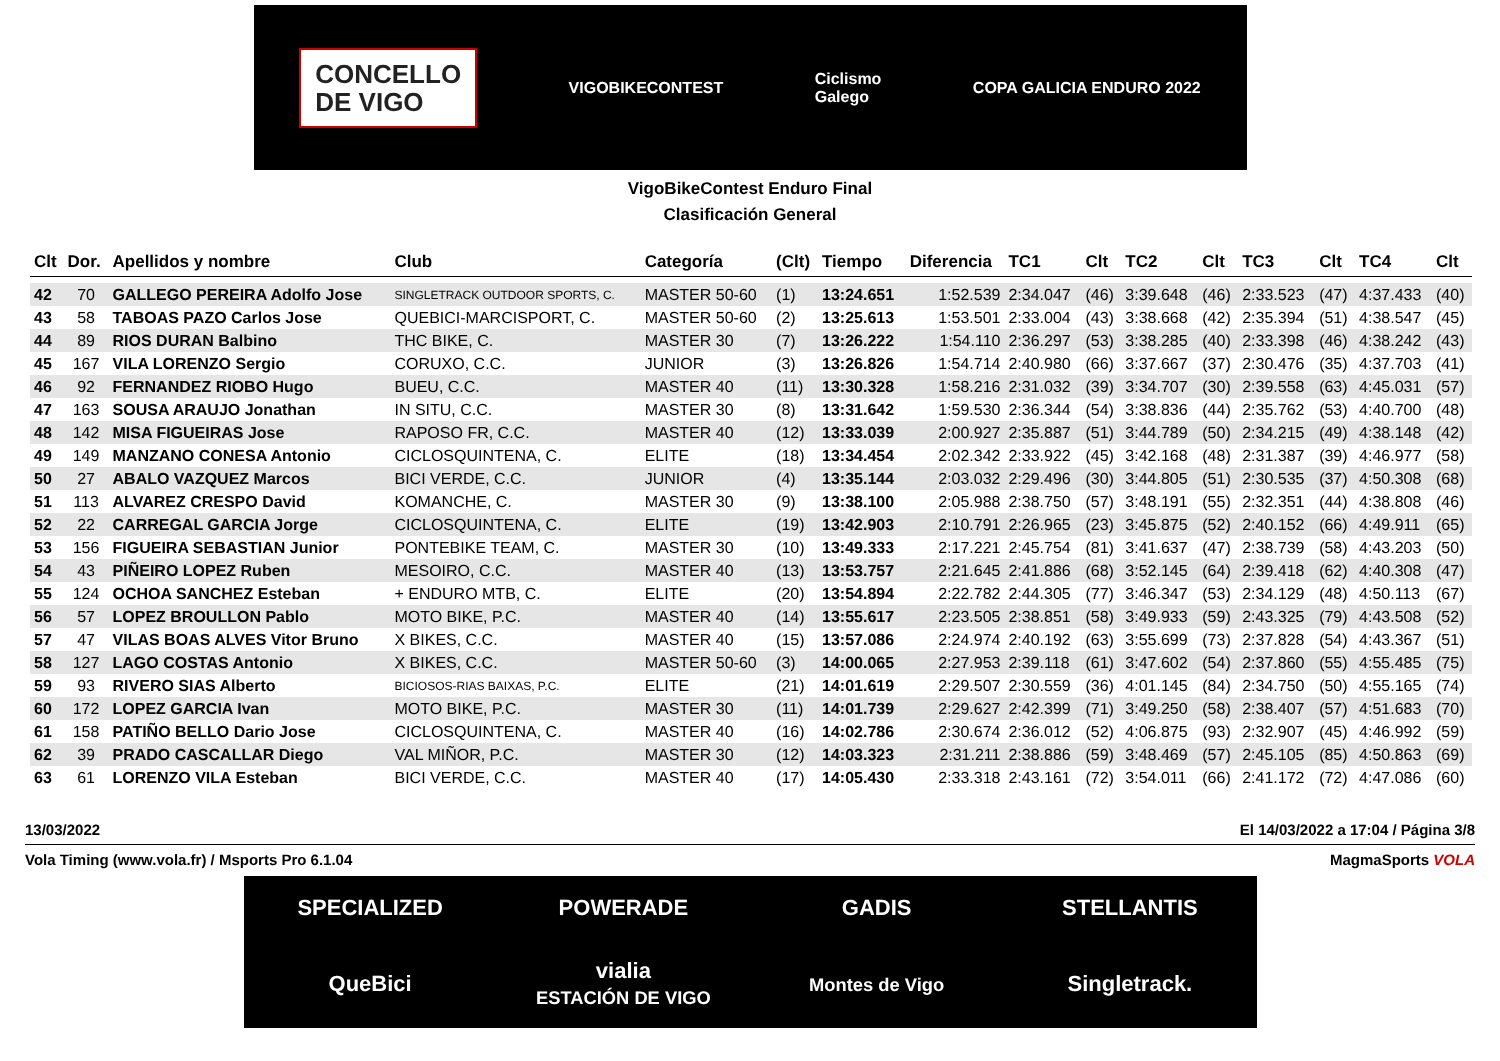CONCELLO
DE VIGO
VIGOBIKECONTEST
Ciclismo
Galego
COPA GALICIA ENDURO 2022
VigoBikeContest Enduro Final
Clasificación General
| Clt | Dor. | Apellidos y nombre | Club | Categoría | (Clt) | Tiempo | Diferencia | TC1 | Clt | TC2 | Clt | TC3 | Clt | TC4 | Clt |
| --- | --- | --- | --- | --- | --- | --- | --- | --- | --- | --- | --- | --- | --- | --- | --- |
| 42 | 70 | GALLEGO PEREIRA Adolfo Jose | SINGLETRACK OUTDOOR SPORTS, C. | MASTER 50-60 | (1) | 13:24.651 | 1:52.539 | 2:34.047 | (46) | 3:39.648 | (46) | 2:33.523 | (47) | 4:37.433 | (40) |
| 43 | 58 | TABOAS PAZO Carlos Jose | QUEBICI-MARCISPORT, C. | MASTER 50-60 | (2) | 13:25.613 | 1:53.501 | 2:33.004 | (43) | 3:38.668 | (42) | 2:35.394 | (51) | 4:38.547 | (45) |
| 44 | 89 | RIOS DURAN Balbino | THC BIKE, C. | MASTER 30 | (7) | 13:26.222 | 1:54.110 | 2:36.297 | (53) | 3:38.285 | (40) | 2:33.398 | (46) | 4:38.242 | (43) |
| 45 | 167 | VILA LORENZO Sergio | CORUXO, C.C. | JUNIOR | (3) | 13:26.826 | 1:54.714 | 2:40.980 | (66) | 3:37.667 | (37) | 2:30.476 | (35) | 4:37.703 | (41) |
| 46 | 92 | FERNANDEZ RIOBO Hugo | BUEU, C.C. | MASTER 40 | (11) | 13:30.328 | 1:58.216 | 2:31.032 | (39) | 3:34.707 | (30) | 2:39.558 | (63) | 4:45.031 | (57) |
| 47 | 163 | SOUSA ARAUJO Jonathan | IN SITU, C.C. | MASTER 30 | (8) | 13:31.642 | 1:59.530 | 2:36.344 | (54) | 3:38.836 | (44) | 2:35.762 | (53) | 4:40.700 | (48) |
| 48 | 142 | MISA FIGUEIRAS Jose | RAPOSO FR, C.C. | MASTER 40 | (12) | 13:33.039 | 2:00.927 | 2:35.887 | (51) | 3:44.789 | (50) | 2:34.215 | (49) | 4:38.148 | (42) |
| 49 | 149 | MANZANO CONESA Antonio | CICLOSQUINTENA, C. | ELITE | (18) | 13:34.454 | 2:02.342 | 2:33.922 | (45) | 3:42.168 | (48) | 2:31.387 | (39) | 4:46.977 | (58) |
| 50 | 27 | ABALO VAZQUEZ Marcos | BICI VERDE, C.C. | JUNIOR | (4) | 13:35.144 | 2:03.032 | 2:29.496 | (30) | 3:44.805 | (51) | 2:30.535 | (37) | 4:50.308 | (68) |
| 51 | 113 | ALVAREZ CRESPO David | KOMANCHE, C. | MASTER 30 | (9) | 13:38.100 | 2:05.988 | 2:38.750 | (57) | 3:48.191 | (55) | 2:32.351 | (44) | 4:38.808 | (46) |
| 52 | 22 | CARREGAL GARCIA Jorge | CICLOSQUINTENA, C. | ELITE | (19) | 13:42.903 | 2:10.791 | 2:26.965 | (23) | 3:45.875 | (52) | 2:40.152 | (66) | 4:49.911 | (65) |
| 53 | 156 | FIGUEIRA SEBASTIAN Junior | PONTEBIKE TEAM, C. | MASTER 30 | (10) | 13:49.333 | 2:17.221 | 2:45.754 | (81) | 3:41.637 | (47) | 2:38.739 | (58) | 4:43.203 | (50) |
| 54 | 43 | PIÑEIRO LOPEZ Ruben | MESOIRO, C.C. | MASTER 40 | (13) | 13:53.757 | 2:21.645 | 2:41.886 | (68) | 3:52.145 | (64) | 2:39.418 | (62) | 4:40.308 | (47) |
| 55 | 124 | OCHOA SANCHEZ Esteban | + ENDURO MTB, C. | ELITE | (20) | 13:54.894 | 2:22.782 | 2:44.305 | (77) | 3:46.347 | (53) | 2:34.129 | (48) | 4:50.113 | (67) |
| 56 | 57 | LOPEZ BROULLON Pablo | MOTO BIKE, P.C. | MASTER 40 | (14) | 13:55.617 | 2:23.505 | 2:38.851 | (58) | 3:49.933 | (59) | 2:43.325 | (79) | 4:43.508 | (52) |
| 57 | 47 | VILAS BOAS ALVES Vitor Bruno | X BIKES, C.C. | MASTER 40 | (15) | 13:57.086 | 2:24.974 | 2:40.192 | (63) | 3:55.699 | (73) | 2:37.828 | (54) | 4:43.367 | (51) |
| 58 | 127 | LAGO COSTAS Antonio | X BIKES, C.C. | MASTER 50-60 | (3) | 14:00.065 | 2:27.953 | 2:39.118 | (61) | 3:47.602 | (54) | 2:37.860 | (55) | 4:55.485 | (75) |
| 59 | 93 | RIVERO SIAS Alberto | BICIOSOS-RIAS BAIXAS, P.C. | ELITE | (21) | 14:01.619 | 2:29.507 | 2:30.559 | (36) | 4:01.145 | (84) | 2:34.750 | (50) | 4:55.165 | (74) |
| 60 | 172 | LOPEZ GARCIA Ivan | MOTO BIKE, P.C. | MASTER 30 | (11) | 14:01.739 | 2:29.627 | 2:42.399 | (71) | 3:49.250 | (58) | 2:38.407 | (57) | 4:51.683 | (70) |
| 61 | 158 | PATIÑO BELLO Dario Jose | CICLOSQUINTENA, C. | MASTER 40 | (16) | 14:02.786 | 2:30.674 | 2:36.012 | (52) | 4:06.875 | (93) | 2:32.907 | (45) | 4:46.992 | (59) |
| 62 | 39 | PRADO CASCALLAR Diego | VAL MIÑOR, P.C. | MASTER 30 | (12) | 14:03.323 | 2:31.211 | 2:38.886 | (59) | 3:48.469 | (57) | 2:45.105 | (85) | 4:50.863 | (69) |
| 63 | 61 | LORENZO VILA Esteban | BICI VERDE, C.C. | MASTER 40 | (17) | 14:05.430 | 2:33.318 | 2:43.161 | (72) | 3:54.011 | (66) | 2:41.172 | (72) | 4:47.086 | (60) |
13/03/2022 El 14/03/2022 a 17:04 / Página 3/8
Vola Timing (www.vola.fr) / Msports Pro 6.1.04 MagmaSports VOLA
SPECIALIZED
POWERADE
GADIS
STELLANTIS
QueBici
vialia
ESTACIÓN DE VIGO
Montes de Vigo
Singletrack.